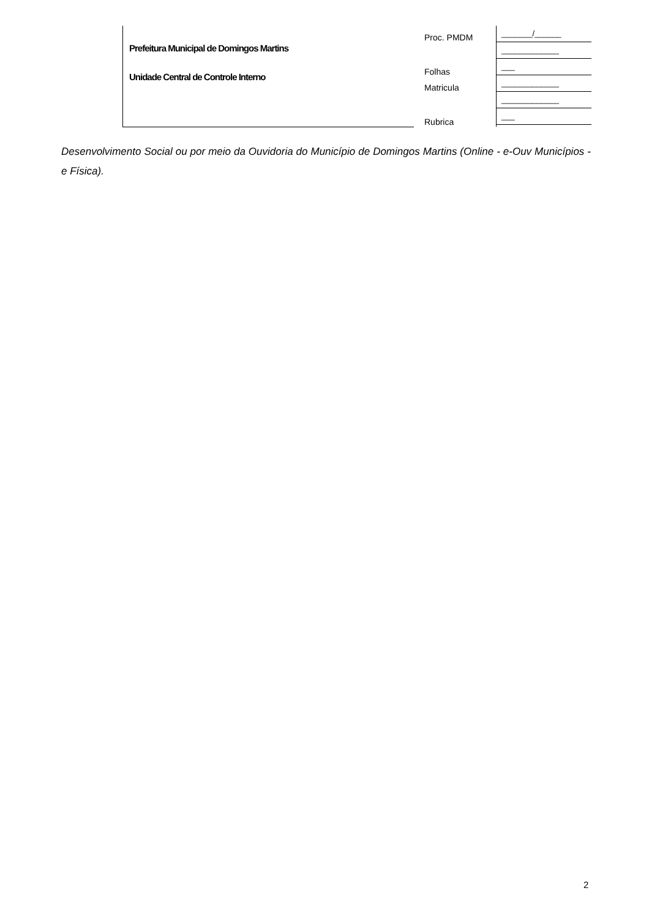Prefeitura Municipal de Domingos Martins
Unidade Central de Controle Interno
Proc. PMDM
Folhas
Matricula
Rubrica
_______/______
_____________
___
_____________
_____________
___
Desenvolvimento Social ou por meio da Ouvidoria do Município de Domingos Martins (Online - e-Ouv Municípios - e Física).
2